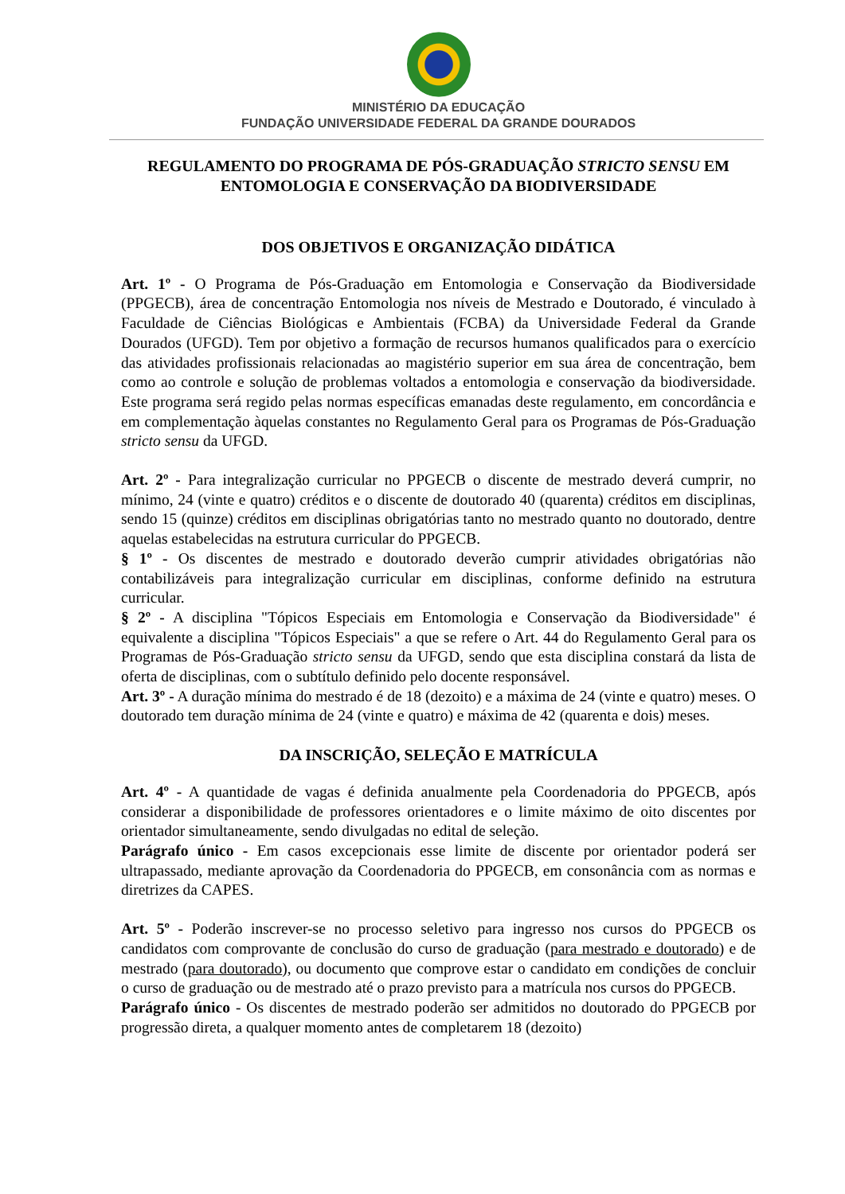MINISTÉRIO DA EDUCAÇÃO
FUNDAÇÃO UNIVERSIDADE FEDERAL DA GRANDE DOURADOS
REGULAMENTO DO PROGRAMA DE PÓS-GRADUAÇÃO STRICTO SENSU EM ENTOMOLOGIA E CONSERVAÇÃO DA BIODIVERSIDADE
DOS OBJETIVOS E ORGANIZAÇÃO DIDÁTICA
Art. 1º - O Programa de Pós-Graduação em Entomologia e Conservação da Biodiversidade (PPGECB), área de concentração Entomologia nos níveis de Mestrado e Doutorado, é vinculado à Faculdade de Ciências Biológicas e Ambientais (FCBA) da Universidade Federal da Grande Dourados (UFGD). Tem por objetivo a formação de recursos humanos qualificados para o exercício das atividades profissionais relacionadas ao magistério superior em sua área de concentração, bem como ao controle e solução de problemas voltados a entomologia e conservação da biodiversidade. Este programa será regido pelas normas específicas emanadas deste regulamento, em concordância e em complementação àquelas constantes no Regulamento Geral para os Programas de Pós-Graduação stricto sensu da UFGD.
Art. 2º - Para integralização curricular no PPGECB o discente de mestrado deverá cumprir, no mínimo, 24 (vinte e quatro) créditos e o discente de doutorado 40 (quarenta) créditos em disciplinas, sendo 15 (quinze) créditos em disciplinas obrigatórias tanto no mestrado quanto no doutorado, dentre aquelas estabelecidas na estrutura curricular do PPGECB.
§ 1º - Os discentes de mestrado e doutorado deverão cumprir atividades obrigatórias não contabilizáveis para integralização curricular em disciplinas, conforme definido na estrutura curricular.
§ 2º - A disciplina "Tópicos Especiais em Entomologia e Conservação da Biodiversidade" é equivalente a disciplina "Tópicos Especiais" a que se refere o Art. 44 do Regulamento Geral para os Programas de Pós-Graduação stricto sensu da UFGD, sendo que esta disciplina constará da lista de oferta de disciplinas, com o subtítulo definido pelo docente responsável.
Art. 3º - A duração mínima do mestrado é de 18 (dezoito) e a máxima de 24 (vinte e quatro) meses. O doutorado tem duração mínima de 24 (vinte e quatro) e máxima de 42 (quarenta e dois) meses.
DA INSCRIÇÃO, SELEÇÃO E MATRÍCULA
Art. 4º - A quantidade de vagas é definida anualmente pela Coordenadoria do PPGECB, após considerar a disponibilidade de professores orientadores e o limite máximo de oito discentes por orientador simultaneamente, sendo divulgadas no edital de seleção.
Parágrafo único - Em casos excepcionais esse limite de discente por orientador poderá ser ultrapassado, mediante aprovação da Coordenadoria do PPGECB, em consonância com as normas e diretrizes da CAPES.
Art. 5º - Poderão inscrever-se no processo seletivo para ingresso nos cursos do PPGECB os candidatos com comprovante de conclusão do curso de graduação (para mestrado e doutorado) e de mestrado (para doutorado), ou documento que comprove estar o candidato em condições de concluir o curso de graduação ou de mestrado até o prazo previsto para a matrícula nos cursos do PPGECB.
Parágrafo único - Os discentes de mestrado poderão ser admitidos no doutorado do PPGECB por progressão direta, a qualquer momento antes de completarem 18 (dezoito)